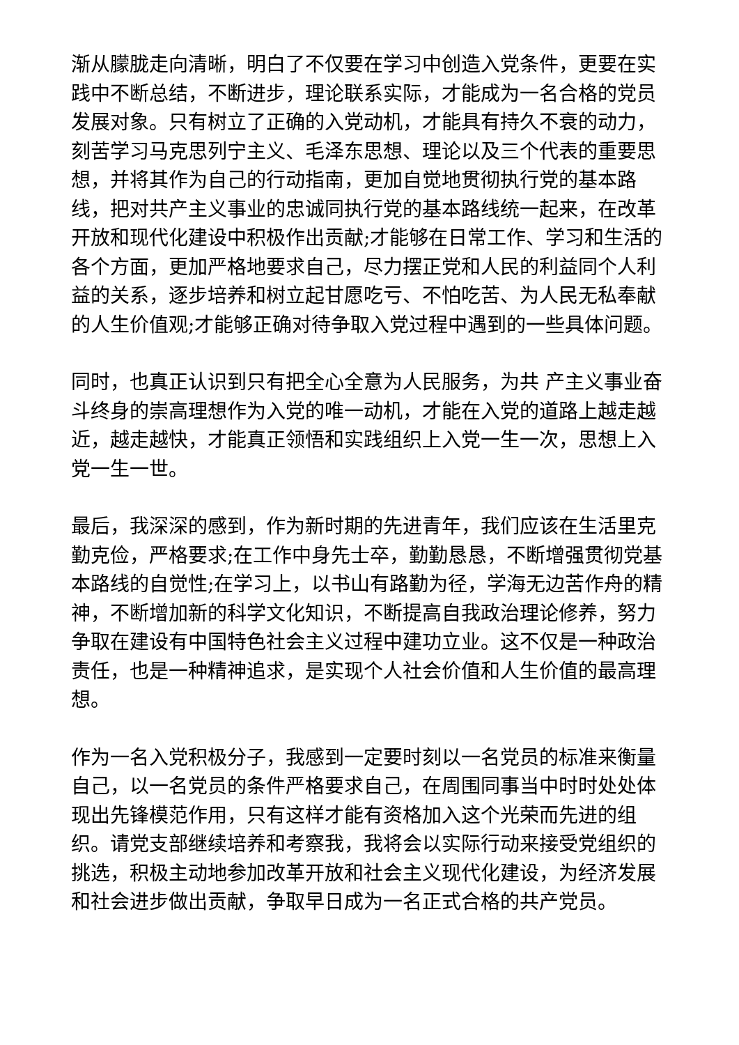渐从朦胧走向清晰，明白了不仅要在学习中创造入党条件，更要在实践中不断总结，不断进步，理论联系实际，才能成为一名合格的党员发展对象。只有树立了正确的入党动机，才能具有持久不衰的动力，刻苦学习马克思列宁主义、毛泽东思想、理论以及三个代表的重要思想，并将其作为自己的行动指南，更加自觉地贯彻执行党的基本路线，把对共产主义事业的忠诚同执行党的基本路线统一起来，在改革开放和现代化建设中积极作出贡献;才能够在日常工作、学习和生活的各个方面，更加严格地要求自己，尽力摆正党和人民的利益同个人利益的关系，逐步培养和树立起甘愿吃亏、不怕吃苦、为人民无私奉献的人生价值观;才能够正确对待争取入党过程中遇到的一些具体问题。
同时，也真正认识到只有把全心全意为人民服务，为共 产主义事业奋斗终身的崇高理想作为入党的唯一动机，才能在入党的道路上越走越近，越走越快，才能真正领悟和实践组织上入党一生一次，思想上入党一生一世。
最后，我深深的感到，作为新时期的先进青年，我们应该在生活里克勤克俭，严格要求;在工作中身先士卒，勤勤恳恳，不断增强贯彻党基本路线的自觉性;在学习上，以书山有路勤为径，学海无边苦作舟的精神，不断增加新的科学文化知识，不断提高自我政治理论修养，努力争取在建设有中国特色社会主义过程中建功立业。这不仅是一种政治责任，也是一种精神追求，是实现个人社会价值和人生价值的最高理想。
作为一名入党积极分子，我感到一定要时刻以一名党员的标准来衡量自己，以一名党员的条件严格要求自己，在周围同事当中时时处处体现出先锋模范作用，只有这样才能有资格加入这个光荣而先进的组织。请党支部继续培养和考察我，我将会以实际行动来接受党组织的挑选，积极主动地参加改革开放和社会主义现代化建设，为经济发展和社会进步做出贡献，争取早日成为一名正式合格的共产党员。